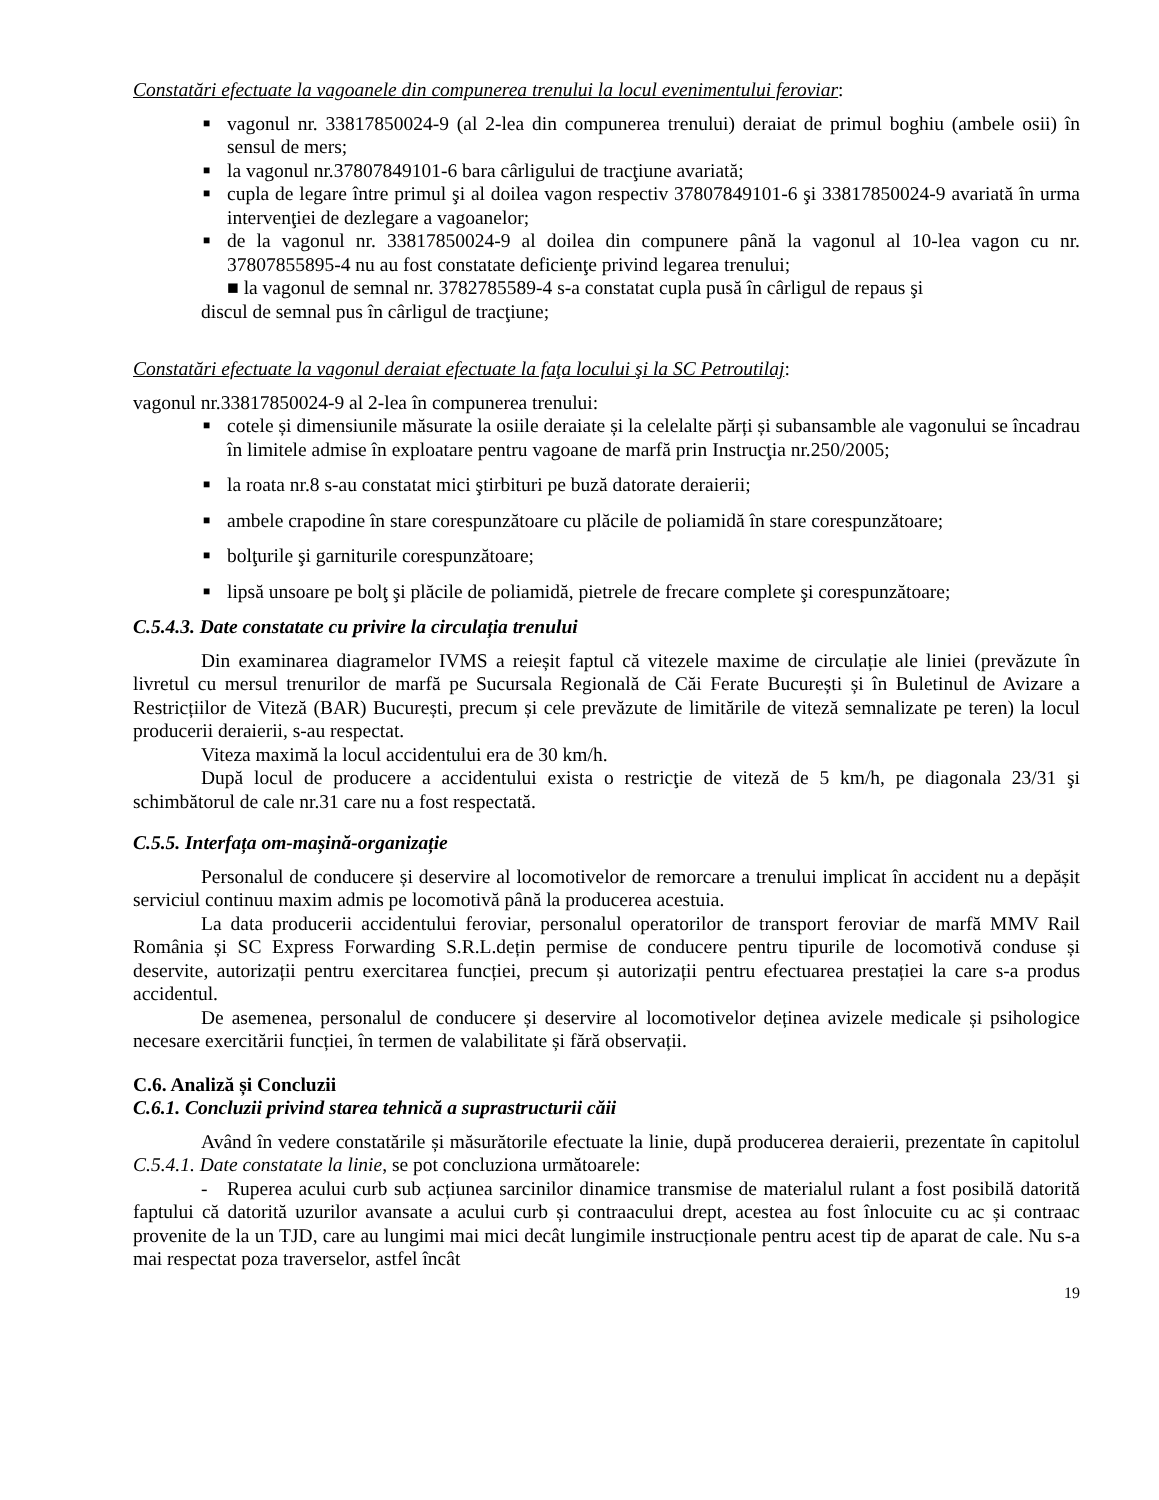Constatări efectuate la vagoanele din compunerea trenului la locul evenimentului feroviar:
■ vagonul nr. 33817850024-9 (al 2-lea din compunerea trenului) deraiat de primul boghiu (ambele osii) în sensul de mers;
■ la vagonul nr.37807849101-6 bara cârligului de tracţiune avariată;
■ cupla de legare între primul şi al doilea vagon respectiv 37807849101-6 şi 33817850024-9 avariată în urma intervenţiei de dezlegare a vagoanelor;
■ de la vagonul nr. 33817850024-9 al doilea din compunere până la vagonul al 10-lea vagon cu nr. 37807855895-4 nu au fost constatate deficienţe privind legarea trenului;
■ la vagonul de semnal nr. 3782785589-4 s-a constatat cupla pusă în cârligul de repaus şi
discul de semnal pus în cârligul de tracţiune;
Constatări efectuate la vagonul deraiat efectuate la faţa locului şi la SC Petroutilaj:
vagonul nr.33817850024-9 al 2-lea în compunerea trenului:
■ cotele și dimensiunile măsurate la osiile deraiate și la celelalte părți și subansamble ale vagonului se încadrau în limitele admise în exploatare pentru vagoane de marfă prin Instrucţia nr.250/2005;
■ la roata nr.8 s-au constatat mici ştirbituri pe buză datorate deraierii;
■ ambele crapodine în stare corespunzătoare cu plăcile de poliamidă în stare corespunzătoare;
■ bolţurile şi garniturile corespunzătoare;
■ lipsă unsoare pe bolţ şi plăcile de poliamidă, pietrele de frecare complete şi corespunzătoare;
C.5.4.3. Date constatate cu privire la circulația trenului
Din examinarea diagramelor IVMS a reieșit faptul că vitezele maxime de circulație ale liniei (prevăzute în livretul cu mersul trenurilor de marfă pe Sucursala Regională de Căi Ferate București și în Buletinul de Avizare a Restricțiilor de Viteză (BAR) București, precum și cele prevăzute de limitările de viteză semnalizate pe teren) la locul producerii deraierii, s-au respectat.
Viteza maximă la locul accidentului era de 30 km/h.
După locul de producere a accidentului exista o restricţie de viteză de 5 km/h, pe diagonala 23/31 şi schimbătorul de cale nr.31 care nu a fost respectată.
C.5.5. Interfața om-mașină-organizație
Personalul de conducere și deservire al locomotivelor de remorcare a trenului implicat în accident nu a depășit serviciul continuu maxim admis pe locomotivă până la producerea acestuia.
La data producerii accidentului feroviar, personalul operatorilor de transport feroviar de marfă MMV Rail România și SC Express Forwarding S.R.L.dețin permise de conducere pentru tipurile de locomotivă conduse și deservite, autorizații pentru exercitarea funcției, precum și autorizații pentru efectuarea prestației la care s-a produs accidentul.
De asemenea, personalul de conducere și deservire al locomotivelor deținea avizele medicale și psihologice necesare exercitării funcției, în termen de valabilitate și fără observații.
C.6. Analiză și Concluzii
C.6.1. Concluzii privind starea tehnică a suprastructurii căii
Având în vedere constatările și măsurătorile efectuate la linie, după producerea deraierii, prezentate în capitolul C.5.4.1. Date constatate la linie, se pot concluziona următoarele:
- Ruperea acului curb sub acțiunea sarcinilor dinamice transmise de materialul rulant a fost posibilă datorită faptului că datorită uzurilor avansate a acului curb și contraacului drept, acestea au fost înlocuite cu ac și contraac provenite de la un TJD, care au lungimi mai mici decât lungimile instrucționale pentru acest tip de aparat de cale. Nu s-a mai respectat poza traverselor, astfel încât
19